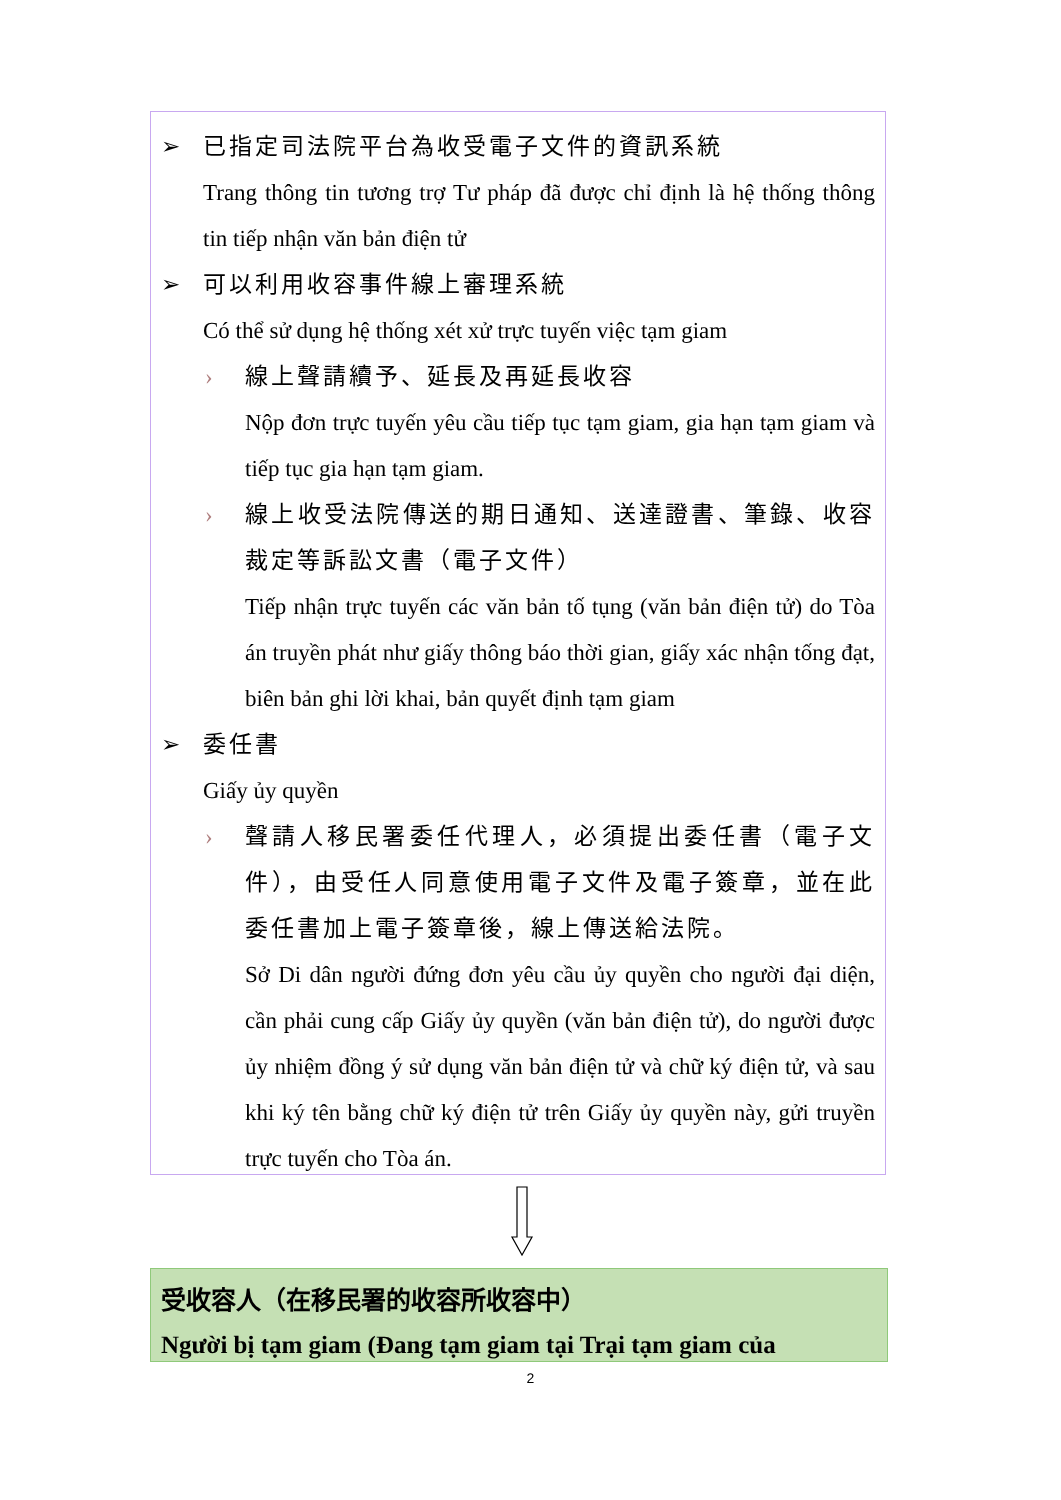➢ 已指定司法院平台為收受電子文件的資訊系統
Trang thông tin tương trợ Tư pháp đã được chỉ định là hệ thống thông tin tiếp nhận văn bản điện tử
➢ 可以利用收容事件線上審理系統
Có thể sử dụng hệ thống xét xử trực tuyến việc tạm giam
› 線上聲請續予、延長及再延長收容
Nộp đơn trực tuyến yêu cầu tiếp tục tạm giam, gia hạn tạm giam và tiếp tục gia hạn tạm giam.
› 線上收受法院傳送的期日通知、送達證書、筆錄、收容裁定等訴訟文書（電子文件）
Tiếp nhận trực tuyến các văn bản tố tụng (văn bản điện tử) do Tòa án truyền phát như giấy thông báo thời gian, giấy xác nhận tống đạt, biên bản ghi lời khai, bản quyết định tạm giam
➢ 委任書
Giấy ủy quyền
› 聲請人移民署委任代理人，必須提出委任書（電子文件），由受任人同意使用電子文件及電子簽章，並在此委任書加上電子簽章後，線上傳送給法院。
Sở Di dân người đứng đơn yêu cầu ủy quyền cho người đại diện, cần phải cung cấp Giấy ủy quyền (văn bản điện tử), do người được ủy nhiệm đồng ý sử dụng văn bản điện tử và chữ ký điện tử, và sau khi ký tên bằng chữ ký điện tử trên Giấy ủy quyền này, gửi truyền trực tuyến cho Tòa án.
受收容人（在移民署的收容所收容中）
Người bị tạm giam (Đang tạm giam tại Trại tạm giam của
2